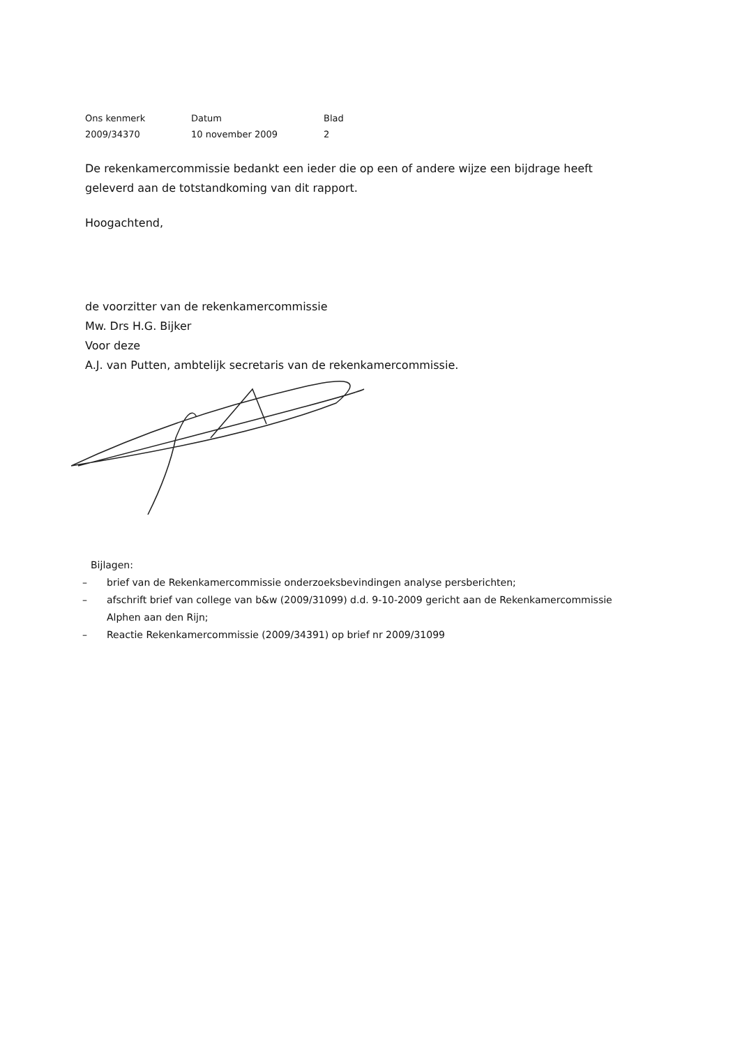| Ons kenmerk | Datum | Blad |
| 2009/34370 | 10 november 2009 | 2 |
De rekenkamercommissie bedankt een ieder die op een of andere wijze een bijdrage heeft geleverd aan de totstandkoming van dit rapport.
Hoogachtend,
de voorzitter van de rekenkamercommissie
Mw. Drs H.G. Bijker
Voor deze
A.J. van Putten, ambtelijk secretaris van de rekenkamercommissie.
Bijlagen:
– brief van de Rekenkamercommissie onderzoeksbevindingen analyse persberichten;
– afschrift brief van college van b&w (2009/31099) d.d. 9-10-2009 gericht aan de Rekenkamercommissie Alphen aan den Rijn;
– Reactie Rekenkamercommissie (2009/34391) op brief nr 2009/31099